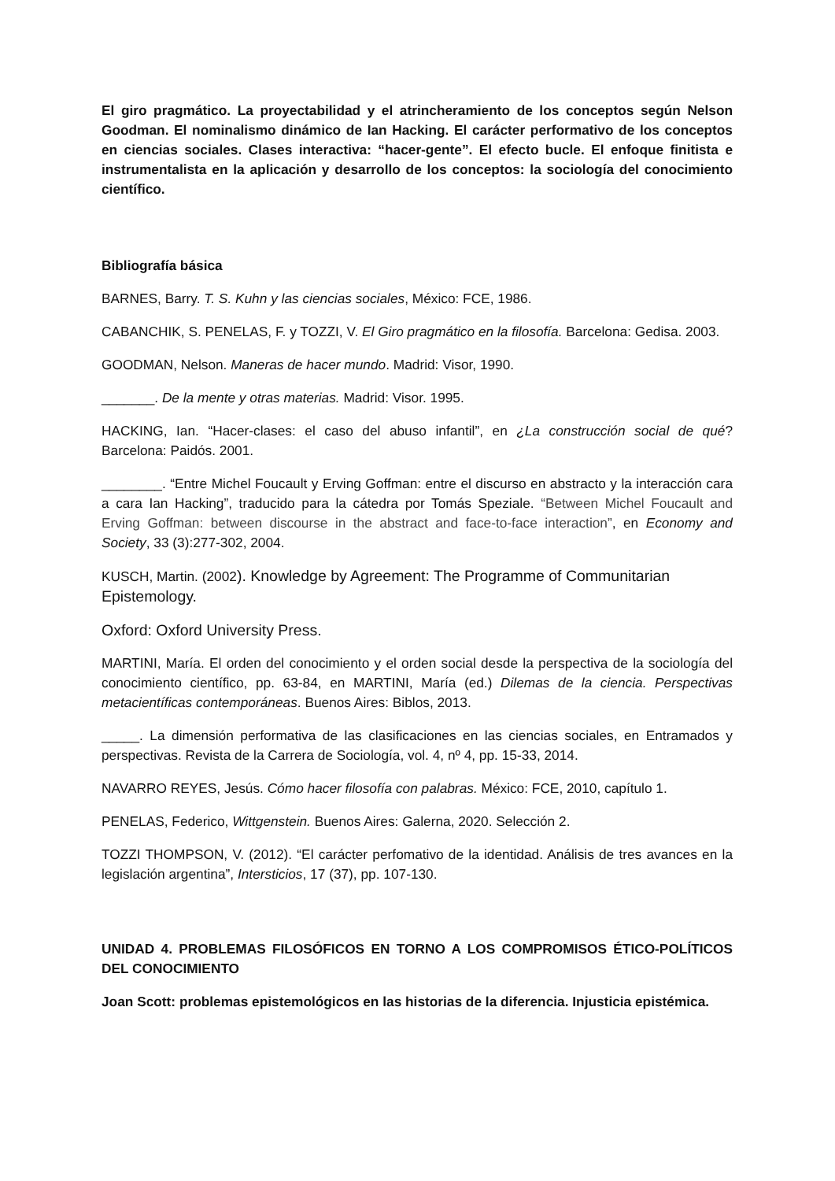El giro pragmático. La proyectabilidad y el atrincheramiento de los conceptos según Nelson Goodman. El nominalismo dinámico de Ian Hacking. El carácter performativo de los conceptos en ciencias sociales. Clases interactiva: “hacer-gente”. El efecto bucle. El enfoque finitista e instrumentalista en la aplicación y desarrollo de los conceptos: la sociología del conocimiento científico.
Bibliografía básica
BARNES, Barry. T. S. Kuhn y las ciencias sociales, México: FCE, 1986.
CABANCHIK, S. PENELAS, F. y TOZZI, V. El Giro pragmático en la filosofía. Barcelona: Gedisa. 2003.
GOODMAN, Nelson. Maneras de hacer mundo. Madrid: Visor, 1990.
_______. De la mente y otras materias. Madrid: Visor. 1995.
HACKING, Ian. “Hacer-clases: el caso del abuso infantil”, en ¿La construcción social de qué? Barcelona: Paidós. 2001.
________. “Entre Michel Foucault y Erving Goffman: entre el discurso en abstracto y la interacción cara a cara Ian Hacking”, traducido para la cátedra por Tomás Speziale. “Between Michel Foucault and Erving Goffman: between discourse in the abstract and face-to-face interaction”, en Economy and Society, 33 (3):277-302, 2004.
KUSCH, Martin. (2002). Knowledge by Agreement: The Programme of Communitarian Epistemology.
Oxford: Oxford University Press.
MARTINI, María. El orden del conocimiento y el orden social desde la perspectiva de la sociología del conocimiento científico, pp. 63-84, en MARTINI, María (ed.) Dilemas de la ciencia. Perspectivas metacientíficas contemporáneas. Buenos Aires: Biblos, 2013.
_____. La dimensión performativa de las clasificaciones en las ciencias sociales, en Entramados y perspectivas. Revista de la Carrera de Sociología, vol. 4, nº 4, pp. 15-33, 2014.
NAVARRO REYES, Jesús. Cómo hacer filosofía con palabras. México: FCE, 2010, capítulo 1.
PENELAS, Federico, Wittgenstein. Buenos Aires: Galerna, 2020. Selección 2.
TOZZI THOMPSON, V. (2012). “El carácter perfomativo de la identidad. Análisis de tres avances en la legislación argentina”, Intersticios, 17 (37), pp. 107-130.
UNIDAD 4. PROBLEMAS FILOSÓFICOS EN TORNO A LOS COMPROMISOS ÉTICO-POLÍTICOS DEL CONOCIMIENTO
Joan Scott: problemas epistemológicos en las historias de la diferencia. Injusticia epistémica.